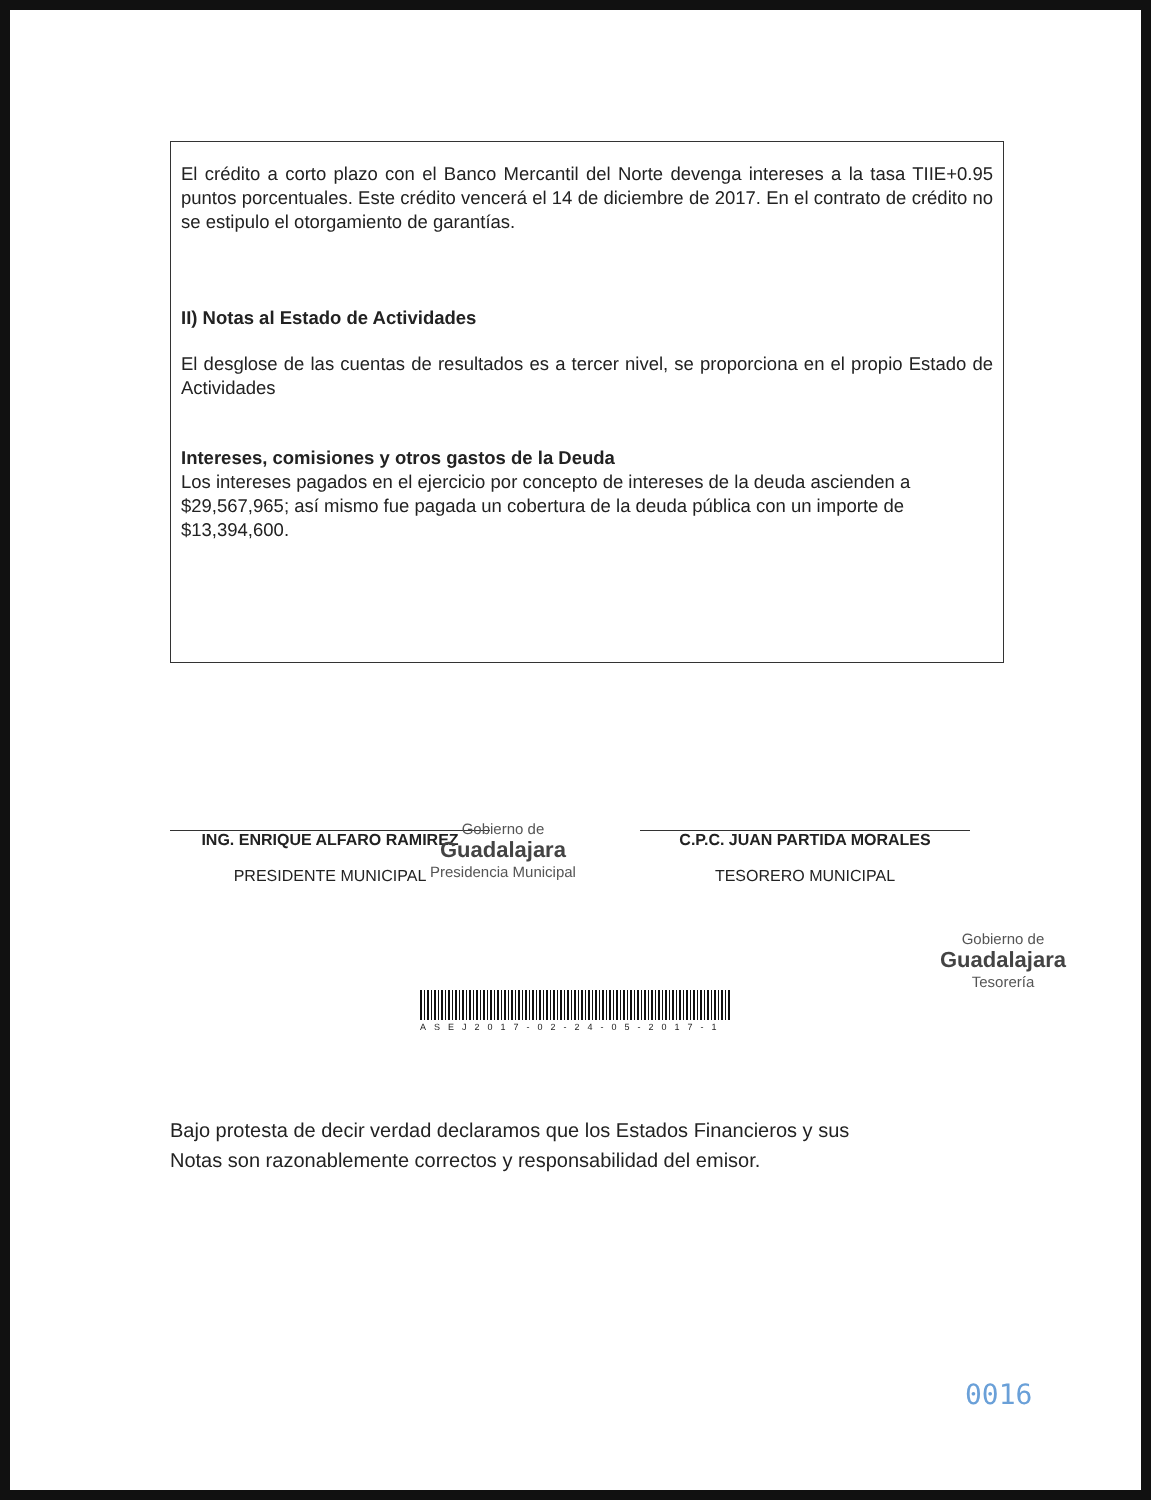El crédito a corto plazo con el Banco Mercantil del Norte devenga intereses a la tasa TIIE+0.95 puntos porcentuales. Este crédito vencerá el 14 de diciembre de 2017. En el contrato de crédito no se estipulo el otorgamiento de garantías.
II) Notas al Estado de Actividades
El desglose de las cuentas de resultados es a tercer nivel, se proporciona en el propio Estado de Actividades
Intereses, comisiones y otros gastos de la Deuda
Los intereses pagados en el ejercicio por concepto de intereses de la deuda ascienden a $29,567,965; así mismo fue pagada un cobertura de la deuda pública con un importe de $13,394,600.
ING. ENRIQUE ALFARO RAMIREZ
PRESIDENTE MUNICIPAL
Gobierno de
Guadalajara
Presidencia Municipal
C.P.C. JUAN PARTIDA MORALES
TESORERO MUNICIPAL
Gobierno de
Guadalajara
Tesorería
ASEJ2017-02-24-05-2017-1
Bajo protesta de decir verdad declaramos que los Estados Financieros y sus
Notas son razonablemente correctos y responsabilidad del emisor.
0016